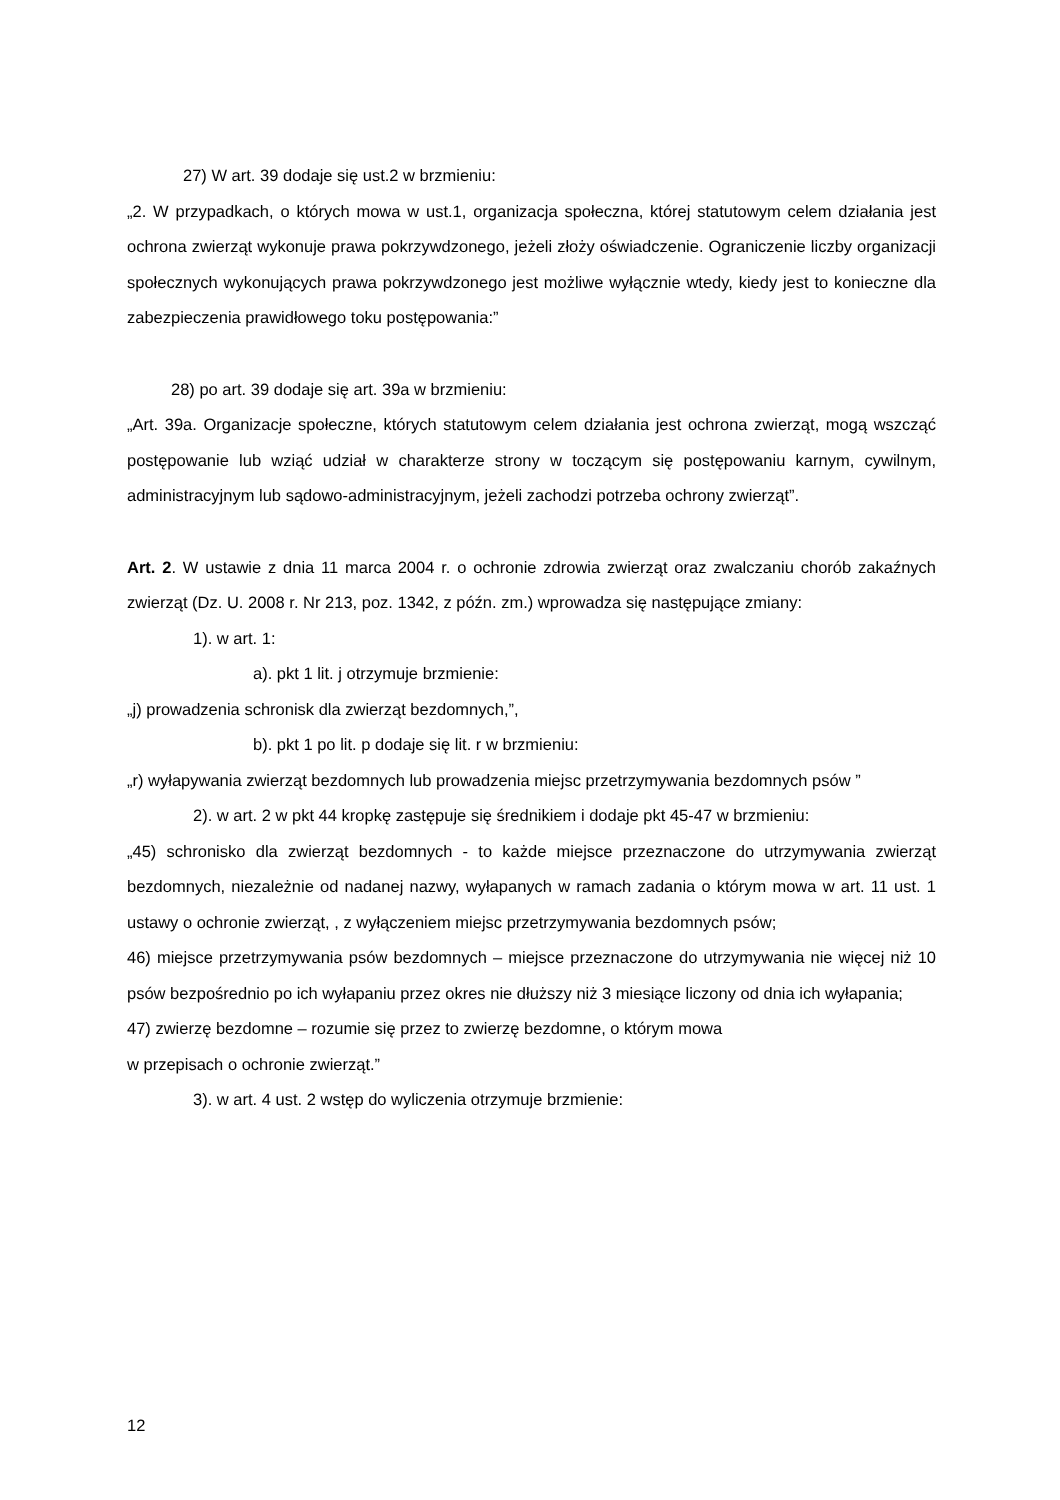27) W art. 39 dodaje się ust.2 w brzmieniu:
„2. W przypadkach, o których mowa w ust.1, organizacja społeczna, której statutowym celem działania jest ochrona zwierząt wykonuje prawa pokrzywdzonego, jeżeli złoży oświadczenie. Ograniczenie liczby organizacji społecznych wykonujących prawa pokrzywdzonego jest możliwe wyłącznie wtedy, kiedy jest to konieczne dla zabezpieczenia prawidłowego toku postępowania:”
28) po art. 39 dodaje się art. 39a w brzmieniu:
„Art. 39a. Organizacje społeczne, których statutowym celem działania jest ochrona zwierząt, mogą wszcząć postępowanie lub wziąć udział w charakterze strony w toczącym się postępowaniu karnym, cywilnym, administracyjnym lub sądowo-administracyjnym, jeżeli zachodzi potrzeba ochrony zwierząt”.
Art. 2. W ustawie z dnia 11 marca 2004 r. o ochronie zdrowia zwierząt oraz zwalczaniu chorób zakaźnych zwierząt (Dz. U. 2008 r. Nr 213, poz. 1342, z późn. zm.) wprowadza się następujące zmiany:
1). w art. 1:
a). pkt 1 lit. j otrzymuje brzmienie:
„j) prowadzenia schronisk dla zwierząt bezdomnych,”,
b). pkt 1 po lit. p dodaje się lit. r w brzmieniu:
„r) wyłapywania zwierząt bezdomnych lub prowadzenia miejsc przetrzymywania bezdomnych psów ”
2). w art. 2 w pkt 44 kropkę zastępuje się średnikiem i dodaje pkt 45-47 w brzmieniu:
„45) schronisko dla zwierząt bezdomnych - to każde miejsce przeznaczone do utrzymywania zwierząt bezdomnych, niezależnie od nadanej nazwy, wyłapanych w ramach zadania o którym mowa w art. 11 ust. 1 ustawy o ochronie zwierząt, , z wyłączeniem miejsc przetrzymywania bezdomnych psów;
46) miejsce przetrzymywania psów bezdomnych – miejsce przeznaczone do utrzymywania nie więcej niż 10 psów bezpośrednio po ich wyłapaniu przez okres nie dłuższy niż 3 miesiące liczony od dnia ich wyłapania;
47) zwierzę bezdomne – rozumie się przez to zwierzę bezdomne, o którym mowa
w przepisach o ochronie zwierząt.”
3). w art. 4 ust. 2 wstęp do wyliczenia otrzymuje brzmienie:
12